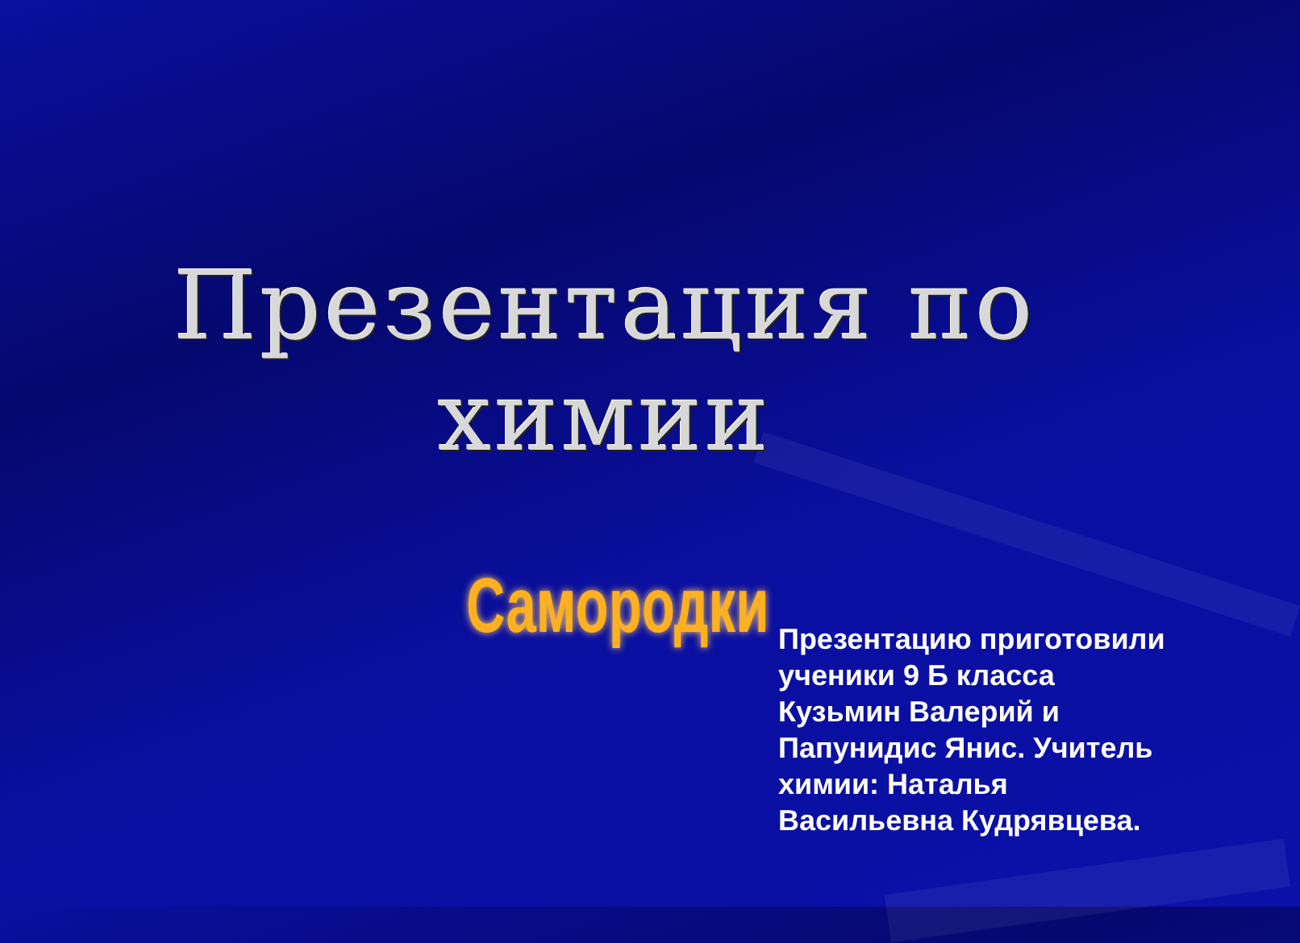Презентация по химии
Самородки
Презентацию приготовили
ученики 9 Б класса
Кузьмин Валерий и
Папунидис Янис. Учитель
химии: Наталья
Васильевна Кудрявцева.